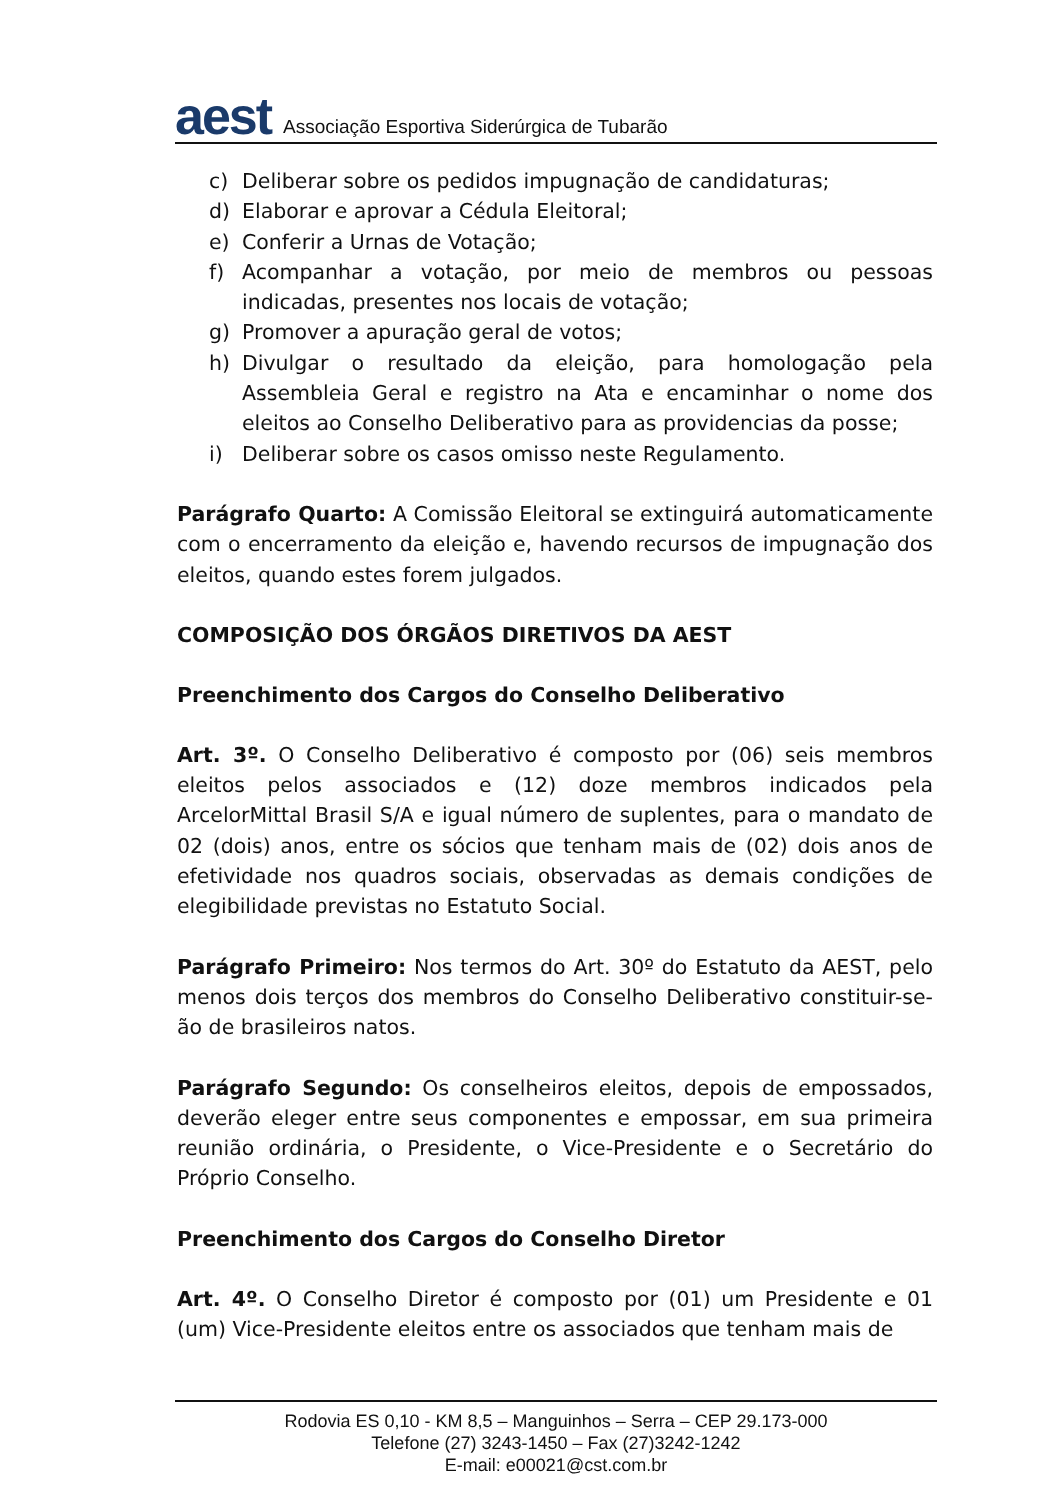aest
Associação Esportiva Siderúrgica de Tubarão
c) Deliberar sobre os pedidos impugnação de candidaturas;
d) Elaborar e aprovar a Cédula Eleitoral;
e) Conferir a Urnas de Votação;
f) Acompanhar a votação, por meio de membros ou pessoas indicadas, presentes nos locais de votação;
g) Promover a apuração geral de votos;
h) Divulgar o resultado da eleição, para homologação pela Assembleia Geral e registro na Ata e encaminhar o nome dos eleitos ao Conselho Deliberativo para as providencias da posse;
i) Deliberar sobre os casos omisso neste Regulamento.
Parágrafo Quarto: A Comissão Eleitoral se extinguirá automaticamente com o encerramento da eleição e, havendo recursos de impugnação dos eleitos, quando estes forem julgados.
COMPOSIÇÃO DOS ÓRGÃOS DIRETIVOS DA AEST
Preenchimento dos Cargos do Conselho Deliberativo
Art. 3º. O Conselho Deliberativo é composto por (06) seis membros eleitos pelos associados e (12) doze membros indicados pela ArcelorMittal Brasil S/A e igual número de suplentes, para o mandato de 02 (dois) anos, entre os sócios que tenham mais de (02) dois anos de efetividade nos quadros sociais, observadas as demais condições de elegibilidade previstas no Estatuto Social.
Parágrafo Primeiro: Nos termos do Art. 30º do Estatuto da AEST, pelo menos dois terços dos membros do Conselho Deliberativo constituir-se-ão de brasileiros natos.
Parágrafo Segundo: Os conselheiros eleitos, depois de empossados, deverão eleger entre seus componentes e empossar, em sua primeira reunião ordinária, o Presidente, o Vice-Presidente e o Secretário do Próprio Conselho.
Preenchimento dos Cargos do Conselho Diretor
Art. 4º. O Conselho Diretor é composto por (01) um Presidente e 01 (um) Vice-Presidente eleitos entre os associados que tenham mais de
Rodovia ES 0,10 - KM 8,5 – Manguinhos – Serra – CEP 29.173-000
Telefone (27) 3243-1450 – Fax (27)3242-1242
E-mail: e00021@cst.com.br